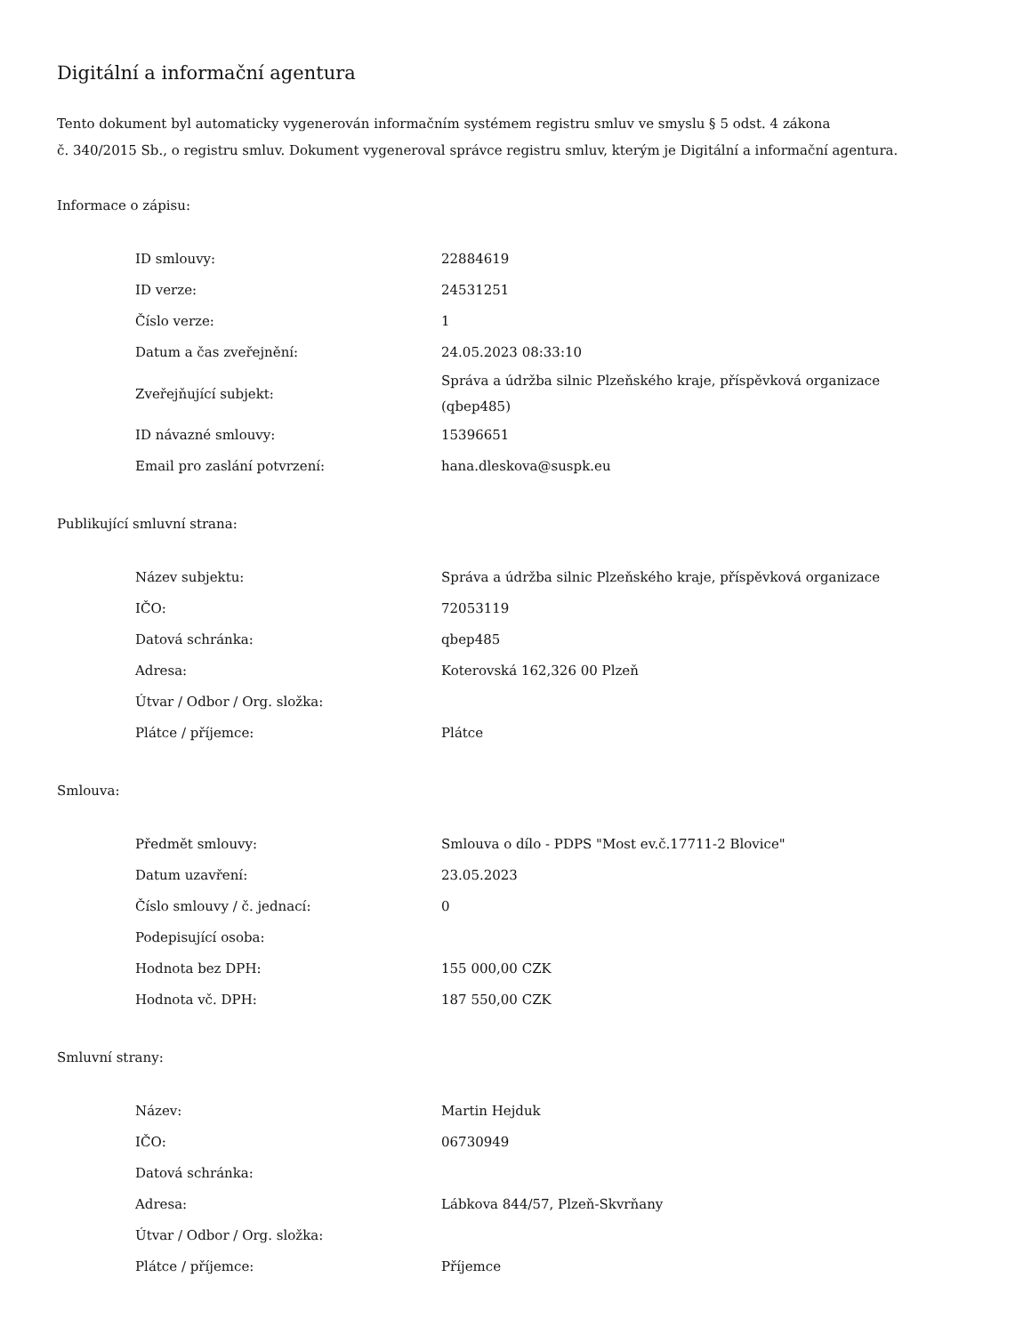Digitální a informační agentura
Tento dokument byl automaticky vygenerován informačním systémem registru smluv ve smyslu § 5 odst. 4 zákona
č. 340/2015 Sb., o registru smluv. Dokument vygeneroval správce registru smluv, kterým je Digitální a informační agentura.
Informace o zápisu:
| ID smlouvy: | 22884619 |
| ID verze: | 24531251 |
| Číslo verze: | 1 |
| Datum a čas zveřejnění: | 24.05.2023 08:33:10 |
| Zveřejňující subjekt: | Správa a údržba silnic Plzeňského kraje, příspěvková organizace (qbep485) |
| ID návazné smlouvy: | 15396651 |
| Email pro zaslání potvrzení: | hana.dleskova@suspk.eu |
Publikující smluvní strana:
| Název subjektu: | Správa a údržba silnic Plzeňského kraje, příspěvková organizace |
| IČO: | 72053119 |
| Datová schránka: | qbep485 |
| Adresa: | Koterovská 162,326 00 Plzeň |
| Útvar / Odbor / Org. složka: | |
| Plátce / příjemce: | Plátce |
Smlouva:
| Předmět smlouvy: | Smlouva o dílo - PDPS "Most ev.č.17711-2 Blovice" |
| Datum uzavření: | 23.05.2023 |
| Číslo smlouvy / č. jednací: | 0 |
| Podepisující osoba: | |
| Hodnota bez DPH: | 155 000,00 CZK |
| Hodnota vč. DPH: | 187 550,00 CZK |
Smluvní strany:
| Název: | Martin Hejduk |
| IČO: | 06730949 |
| Datová schránka: | |
| Adresa: | Lábkova 844/57, Plzeň-Skvrňany |
| Útvar / Odbor / Org. složka: | |
| Plátce / příjemce: | Příjemce |